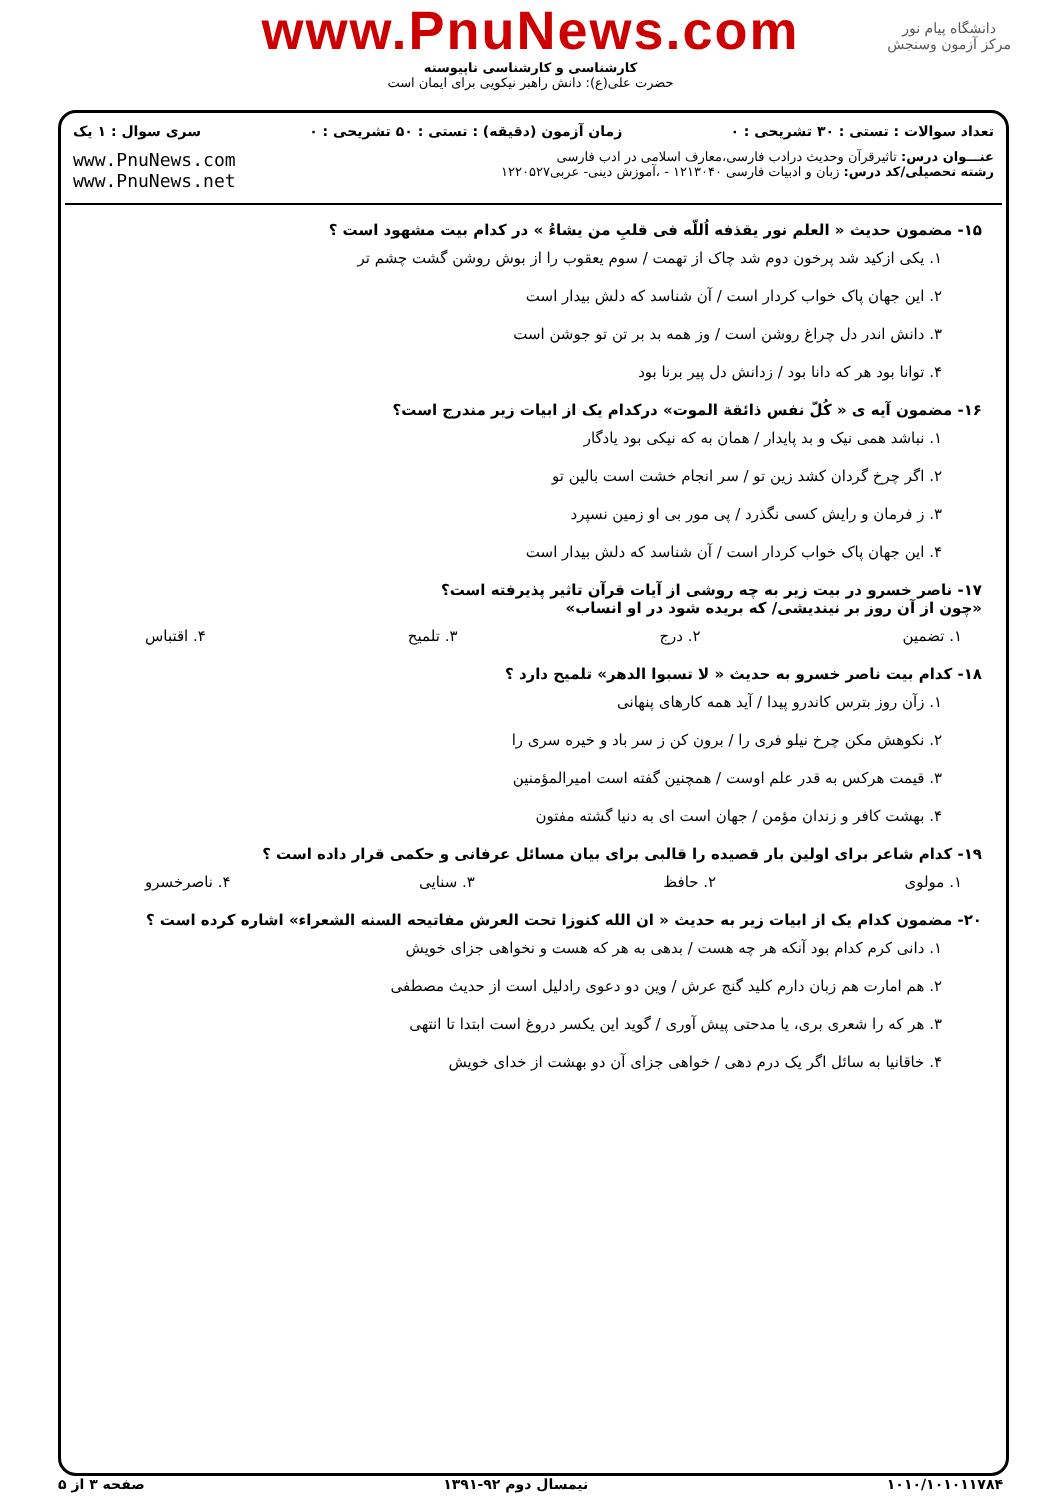www.PnuNews.com
دانشگاه پیام نور
مرکز آزمون وسنجش
کارشناسی و کارشناسی ناپیوسته
حضرت علی(ع): دانش راهبر نیکویی برای ایمان است
تعداد سوالات : تستی : ۳۰ تشریحی : ۰ زمان آزمون (دقیقه) : تستی : ۵۰ تشریحی : ۰ سری سوال : ۱ یک
عنـــوان درس: تاثیرقرآن وحدیث درادب فارسی،معارف اسلامی در ادب فارسی
رشته تحصیلی/کد درس: زبان و ادبیات فارسی ۱۲۱۳۰۴۰ - ،آموزش دینی- عربی۱۲۲۰۵۲۷
www.PnuNews.com
www.PnuNews.net
۱۵- مضمون حدیث « العلم نور یقذفه اُللّه فی قلبِ من یشاءُ » در کدام بیت مشهود است ؟
۱. یکی ازکید شد پرخون دوم شد چاک از تهمت / سوم یعقوب را از بوش روشن گشت چشم تر
۲. این جهان پاک خواب کردار است / آن شناسد که دلش بیدار است
۳. دانش اندر دل چراغ روشن است / وز همه بد بر تن تو جوشن است
۴. توانا بود هر که دانا بود / زدانش دل پیر برنا بود
۱۶- مضمون آیه ی « کُلّ نفس ذائقة الموت» درکدام یک از ابیات زیر مندرج است؟
۱. نباشد همی نیک و بد پایدار / همان به که نیکی بود یادگار
۲. اگر چرخ گردان کشد زین تو / سر انجام خشت است بالین تو
۳. ز فرمان و رایش کسی نگذرد / پی مور بی او زمین نسپرد
۴. این جهان پاک خواب کردار است / آن شناسد که دلش بیدار است
۱۷- ناصر خسرو در بیت زیر به چه روشی از آیات قرآن تاثیر پذیرفته است؟
«چون از آن روز بر نیندیشی/ که بریده شود در او انساب»
۱. تضمین ۲. درج ۳. تلمیح ۴. اقتباس
۱۸- کدام بیت ناصر خسرو به حدیث « لا تسبوا الدهر» تلمیح دارد ؟
۱. زآن روز بترس کاندرو پیدا / آید همه کارهای پنهانی
۲. نکوهش مکن چرخ نیلو فری را / برون کن ز سر باد و خیره سری را
۳. قیمت هرکس به قدر علم اوست / همچنین گفته است امیرالمؤمنین
۴. بهشت کافر و زندان مؤمن / جهان است ای به دنیا گشته مفتون
۱۹- کدام شاعر برای اولین بار قصیده را قالبی برای بیان مسائل عرفانی و حکمی قرار داده است ؟
۱. مولوی ۲. حافظ ۳. سنایی ۴. ناصرخسرو
۲۰- مضمون کدام یک از ابیات زیر به حدیث « ان الله کنوزا تحت العرش مفاتیحه السنه الشعراء» اشاره کرده است ؟
۱. دانی کرم کدام بود آنکه هر چه هست / بدهی به هر که هست و نخواهی جزای خویش
۲. هم امارت هم زبان دارم کلید گنج عرش / وین دو دعوی رادلیل است از حدیث مصطفی
۳. هر که را شعری بری، یا مدحتی پیش آوری / گوید این یکسر دروغ است ابتدا تا انتهی
۴. خاقانیا به سائل اگر یک درم دهی / خواهی جزای آن دو بهشت از خدای خویش
۱۰۱۰/۱۰۱۰۱۱۷۸۴ نیمسال دوم ۹۲-۱۳۹۱ صفحه ۳ از ۵